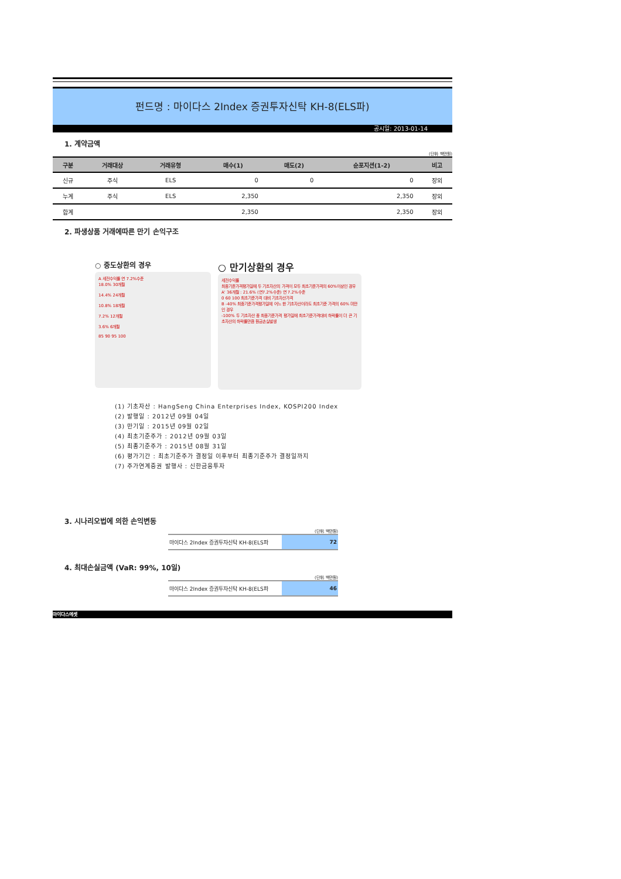펀드명 : 마이다스 2Index 증권투자신탁 KH-8(ELS파)
공시일: 2013-01-14
1. 계약금액
(단위: 백만원)
| 구분 | 거래대상 | 거래유형 | 매수(1) | 매도(2) | 순포지션(1-2) | 비고 |
| --- | --- | --- | --- | --- | --- | --- |
| 신규 | 주식 | ELS | 0 | 0 | 0 | 장외 |
| 누계 | 주식 | ELS | 2,350 | | 2,350 | 장외 |
| 합계 | | | 2,350 | | 2,350 | 장외 |
2. 파생상품 거래에따른 만기 손익구조
○ 중도상환의 경우
A 세전수익률 연 7.2%수준
18.0% 30개월
14.4% 24개월
10.8% 18개월
7.2% 12개월
3.6% 6개월
85 90 95 100
○ 만기상환의 경우
세전수익률
최종기준가격평가일에 두 기초자산의 가격이 모두 최초기준가격의 60%이상인 경우
A' 36개월 : 21.6% (연7.2%수준) 연 7.2%수준
0 60 100 최초기준가격 대비 기초자산가격
B -40% 최종기준가격평가일에 어느 한 기초자산이라도 최초기준 가격의 60% 미만인 경우
-100% 두 기초자산 중 최종기준가격 평가일에 최초기준가격대비 하락률이 더 큰 기초자산의 하락률만큼 원금손실발생
(1) 기초자산 : HangSeng China Enterprises Index, KOSPI200 Index
(2) 발행일 : 2012년 09월 04일
(3) 만기일 : 2015년 09월 02일
(4) 최초기준주가 : 2012년 09월 03일
(5) 최종기준주가 : 2015년 08월 31일
(6) 평가기간 : 최초기준주가 결정일 이후부터 최종기준주가 결정일까지
(7) 주가연계증권 발행사 : 신한금융투자
3. 시나리오법에 의한 손익변동
(단위: 백만원)
| 마이다스 2Index 증권투자신탁 KH-8(ELS파 | 72 |
4. 최대손실금액 (VaR: 99%, 10일)
(단위: 백만원)
| 마이다스 2Index 증권투자신탁 KH-8(ELS파 | 46 |
마이다스에셋